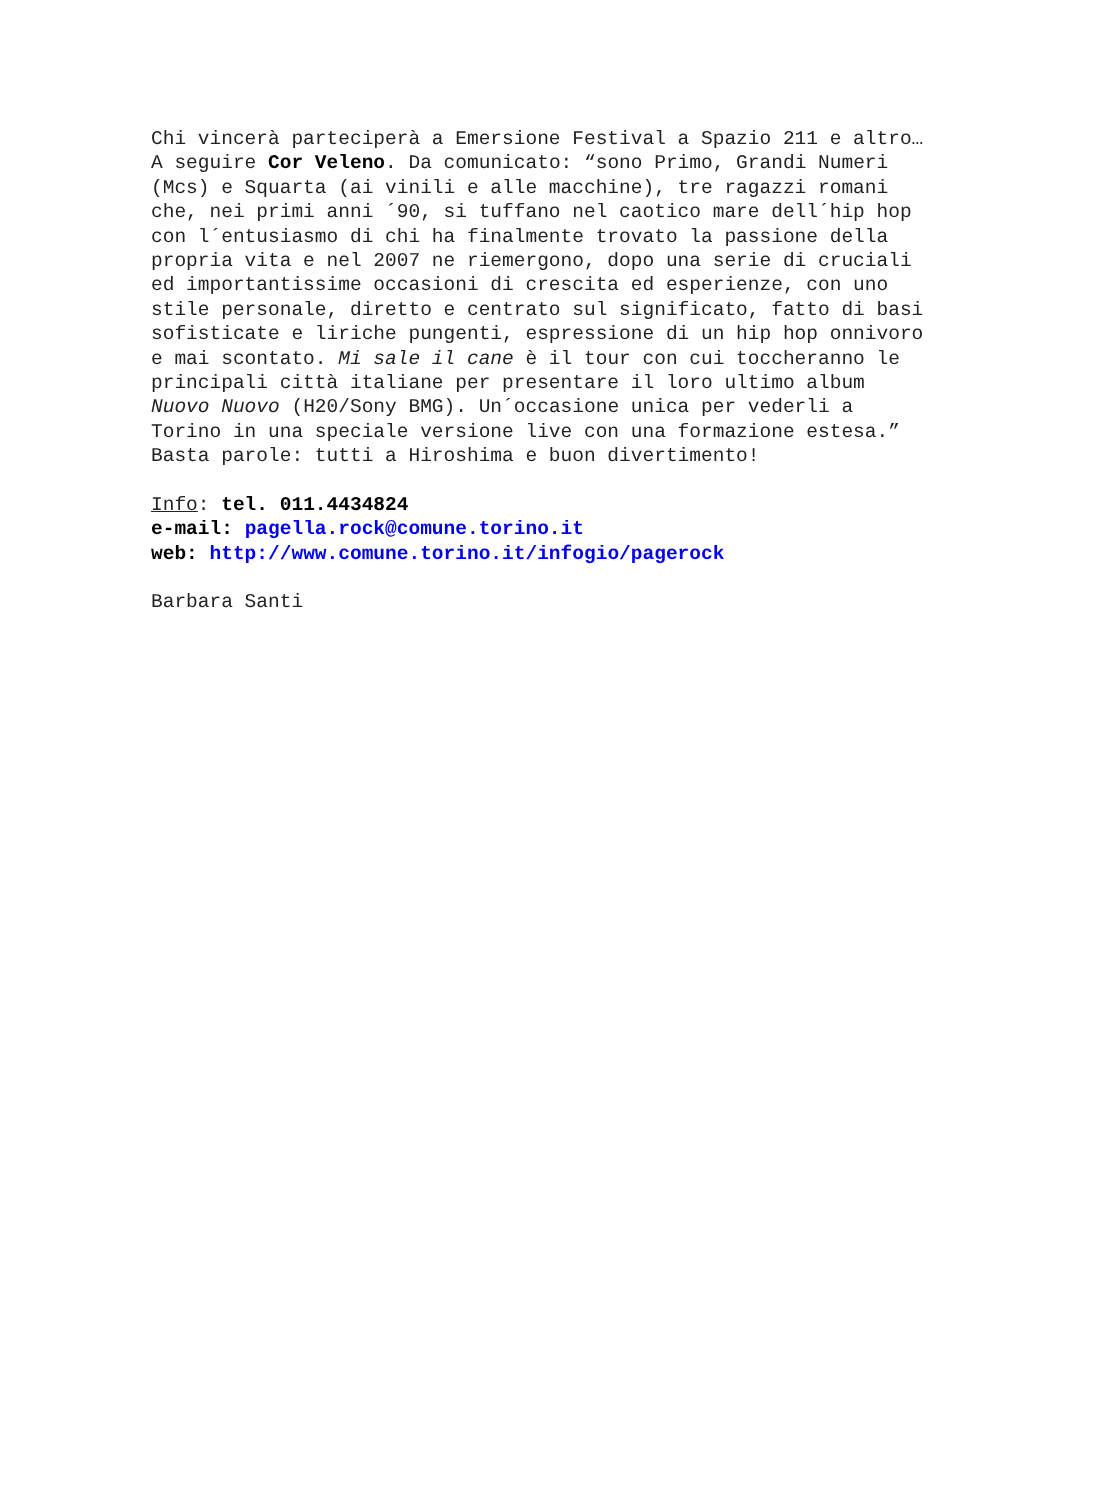Chi vincerà parteciperà a Emersione Festival a Spazio 211 e altro… A seguire Cor Veleno. Da comunicato: “sono Primo, Grandi Numeri (Mcs) e Squarta (ai vinili e alle macchine), tre ragazzi romani che, nei primi anni ´90, si tuffano nel caotico mare dell´hip hop con l´entusiasmo di chi ha finalmente trovato la passione della propria vita e nel 2007 ne riemergono, dopo una serie di cruciali ed importantissime occasioni di crescita ed esperienze, con uno stile personale, diretto e centrato sul significato, fatto di basi sofisticate e liriche pungenti, espressione di un hip hop onnivoro e mai scontato. Mi sale il cane è il tour con cui toccheranno le principali città italiane per presentare il loro ultimo album Nuovo Nuovo (H20/Sony BMG). Un´occasione unica per vederli a Torino in una speciale versione live con una formazione estesa.” Basta parole: tutti a Hiroshima e buon divertimento!
Info: tel. 011.4434824 e-mail: pagella.rock@comune.torino.it web: http://www.comune.torino.it/infogio/pagerock
Barbara Santi